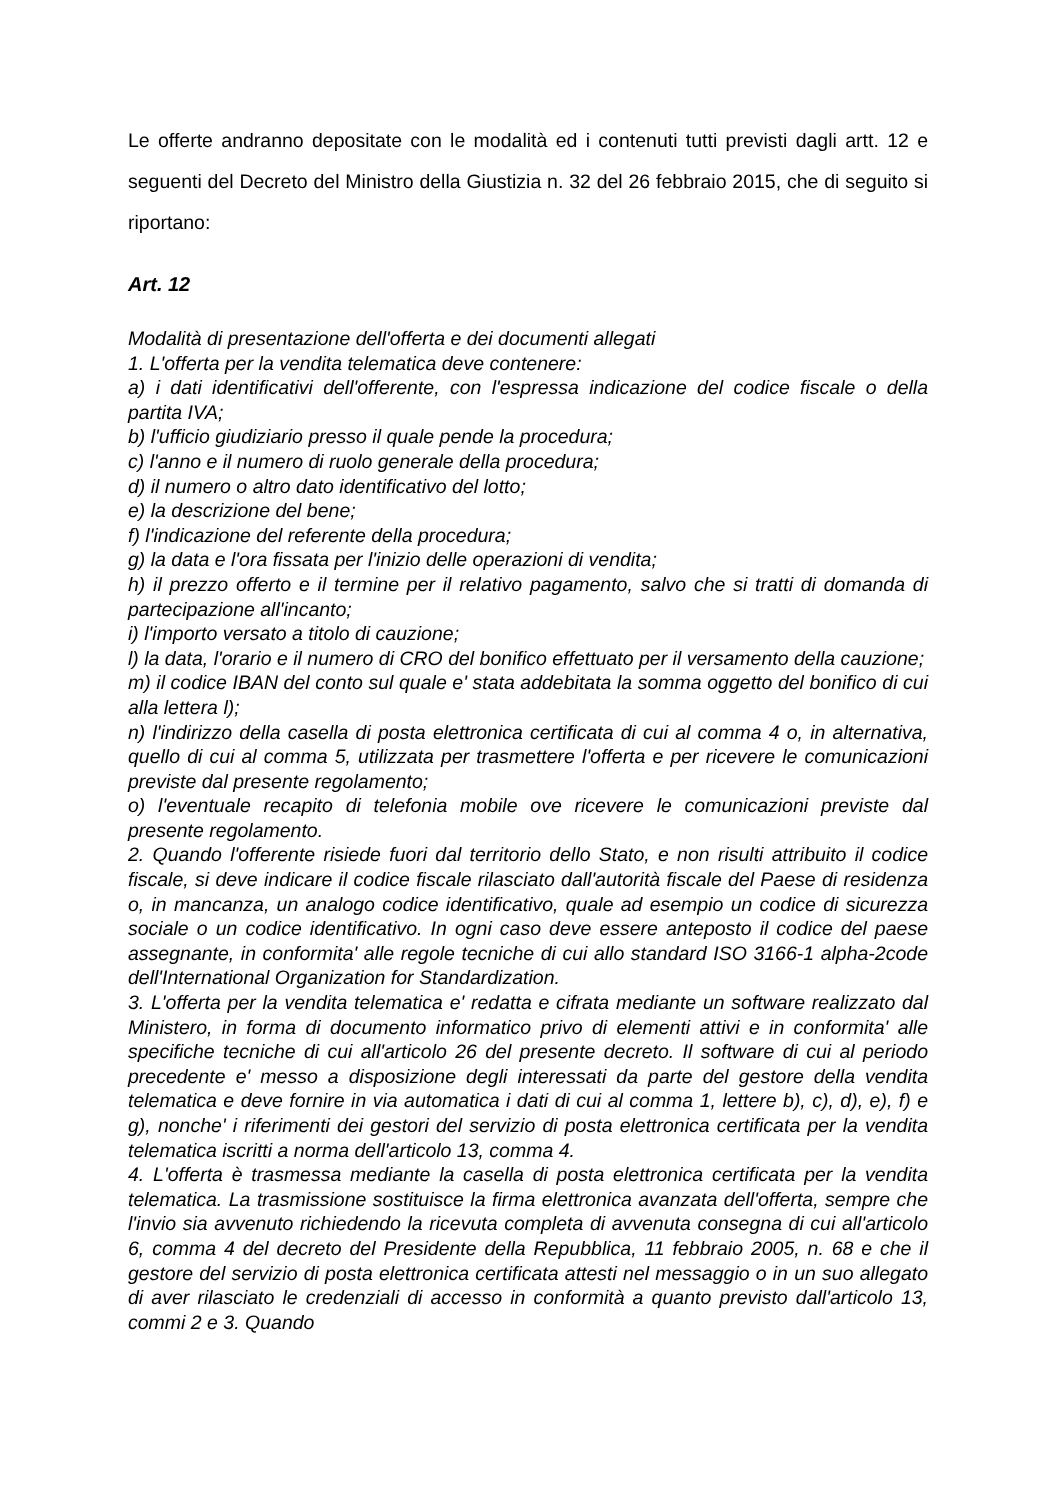Le offerte andranno depositate con le modalità ed i contenuti tutti previsti dagli artt. 12 e seguenti del Decreto del Ministro della Giustizia n. 32 del 26 febbraio 2015, che di seguito si riportano:
Art. 12
Modalità di presentazione dell'offerta e dei documenti allegati
1. L'offerta per la vendita telematica deve contenere:
a) i dati identificativi dell'offerente, con l'espressa indicazione del codice fiscale o della partita IVA;
b) l'ufficio giudiziario presso il quale pende la procedura;
c) l'anno e il numero di ruolo generale della procedura;
d) il numero o altro dato identificativo del lotto;
e) la descrizione del bene;
f) l'indicazione del referente della procedura;
g) la data e l'ora fissata per l'inizio delle operazioni di vendita;
h) il prezzo offerto e il termine per il relativo pagamento, salvo che si tratti di domanda di partecipazione all'incanto;
i) l'importo versato a titolo di cauzione;
l) la data, l'orario e il numero di CRO del bonifico effettuato per il versamento della cauzione;
m) il codice IBAN del conto sul quale e' stata addebitata la somma oggetto del bonifico di cui alla lettera l);
n) l'indirizzo della casella di posta elettronica certificata di cui al comma 4 o, in alternativa, quello di cui al comma 5, utilizzata per trasmettere l'offerta e per ricevere le comunicazioni previste dal presente regolamento;
o) l'eventuale recapito di telefonia mobile ove ricevere le comunicazioni previste dal presente regolamento.
2. Quando l'offerente risiede fuori dal territorio dello Stato, e non risulti attribuito il codice fiscale, si deve indicare il codice fiscale rilasciato dall'autorità fiscale del Paese di residenza o, in mancanza, un analogo codice identificativo, quale ad esempio un codice di sicurezza sociale o un codice identificativo. In ogni caso deve essere anteposto il codice del paese assegnante, in conformita' alle regole tecniche di cui allo standard ISO 3166-1 alpha-2code dell'International Organization for Standardization.
3. L'offerta per la vendita telematica e' redatta e cifrata mediante un software realizzato dal Ministero, in forma di documento informatico privo di elementi attivi e in conformita' alle specifiche tecniche di cui all'articolo 26 del presente decreto. Il software di cui al periodo precedente e' messo a disposizione degli interessati da parte del gestore della vendita telematica e deve fornire in via automatica i dati di cui al comma 1, lettere b), c), d), e), f) e g), nonche' i riferimenti dei gestori del servizio di posta elettronica certificata per la vendita telematica iscritti a norma dell'articolo 13, comma 4.
4. L'offerta è trasmessa mediante la casella di posta elettronica certificata per la vendita telematica. La trasmissione sostituisce la firma elettronica avanzata dell'offerta, sempre che l'invio sia avvenuto richiedendo la ricevuta completa di avvenuta consegna di cui all'articolo 6, comma 4 del decreto del Presidente della Repubblica, 11 febbraio 2005, n. 68 e che il gestore del servizio di posta elettronica certificata attesti nel messaggio o in un suo allegato di aver rilasciato le credenziali di accesso in conformità a quanto previsto dall'articolo 13, commi 2 e 3. Quando